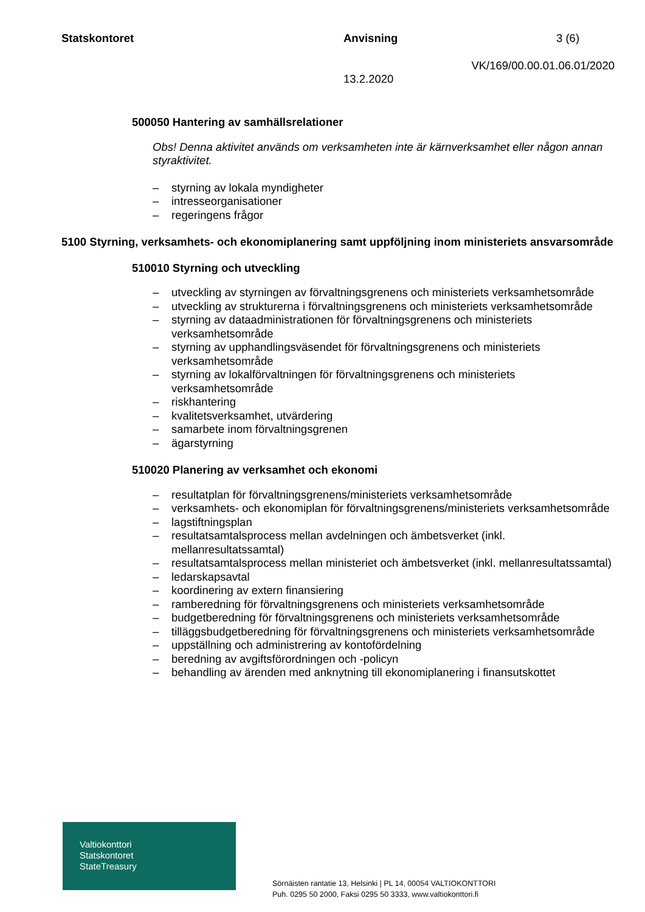Statskontoret Anvisning 3 (6)
VK/169/00.00.01.06.01/2020
13.2.2020
500050 Hantering av samhällsrelationer
Obs! Denna aktivitet används om verksamheten inte är kärnverksamhet eller någon annan styraktivitet.
– styrning av lokala myndigheter
– intresseorganisationer
– regeringens frågor
5100 Styrning, verksamhets- och ekonomiplanering samt uppföljning inom ministeriets ansvarsområde
510010 Styrning och utveckling
– utveckling av styrningen av förvaltningsgrenens och ministeriets verksamhetsområde
– utveckling av strukturerna i förvaltningsgrenens och ministeriets verksamhetsområde
– styrning av dataadministrationen för förvaltningsgrenens och ministeriets verksamhetsområde
– styrning av upphandlingsväsendet för förvaltningsgrenens och ministeriets verksamhetsområde
– styrning av lokalförvaltningen för förvaltningsgrenens och ministeriets verksamhetsområde
– riskhantering
– kvalitetsverksamhet, utvärdering
– samarbete inom förvaltningsgrenen
– ägarstyrning
510020 Planering av verksamhet och ekonomi
– resultatplan för förvaltningsgrenens/ministeriets verksamhetsområde
– verksamhets- och ekonomiplan för förvaltningsgrenens/ministeriets verksamhetsområde
– lagstiftningsplan
– resultatsamtalsprocess mellan avdelningen och ämbetsverket (inkl. mellanresultatssamtal)
– resultatsamtalsprocess mellan ministeriet och ämbetsverket (inkl. mellanresultatssamtal)
– ledarskapsavtal
– koordinering av extern finansiering
– ramberedning för förvaltningsgrenens och ministeriets verksamhetsområde
– budgetberedning för förvaltningsgrenens och ministeriets verksamhetsområde
– tilläggsbudgetberedning för förvaltningsgrenens och ministeriets verksamhetsområde
– uppställning och administrering av kontofördelning
– beredning av avgiftsförordningen och -policyn
– behandling av ärenden med anknytning till ekonomiplanering i finansutskottet
Valtiokonttori
Statskontoret
StateTreasury
Sörnäisten rantatie 13, Helsinki | PL 14, 00054 VALTIOKONTTORI
Puh. 0295 50 2000, Faksi 0295 50 3333, www.valtiokonttori.fi